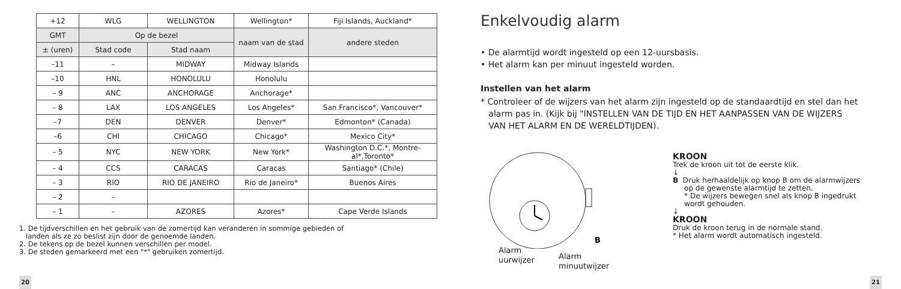| +12 | WLG | WELLINGTON | Wellington* | Fiji Islands, Auckland* |
| GMT | Op de bezel | | naam van de stad | andere steden |
| ± (uren) | Stad code | Stad naam | | |
| –11 | – | MIDWAY | Midway Islands | |
| –10 | HNL | HONOLULU | Honolulu | |
| – 9 | ANC | ANCHORAGE | Anchorage* | |
| – 8 | LAX | LOS ANGELES | Los Angeles* | San Francisco*, Vancouver* |
| –7 | DEN | DENVER | Denver* | Edmonton* (Canada) |
| –6 | CHI | CHICAGO | Chicago* | Mexico City* |
| – 5 | NYC | NEW YORK | New York* | Washington D.C.*, Montre- al*,Toronto* |
| – 4 | CCS | CARACAS | Caracas | Santiago* (Chile) |
| – 3 | RIO | RIO DE JANEIRO | Rio de Janeiro* | Buenos Aires |
| – 2 | – | | | |
| – 1 | – | AZORES | Azores* | Cape Verde Islands |
1. De tijdverschillen en het gebruik van de zomertijd kan veranderen in sommige gebieden of
landen als ze zo beslist zijn door de genoemde landen.
2. De tekens op de bezel kunnen verschillen per model.
3. De steden gemarkeerd met een "*" gebruiken zomertijd.
20
Enkelvoudig alarm
• De alarmtijd wordt ingesteld op een 12-uursbasis.
• Het alarm kan per minuut ingesteld worden.
Instellen van het alarm
* Controleer of de wijzers van het alarm zijn ingesteld op de standaardtijd en stel dan het
alarm pas in. (Kijk bij "INSTELLEN VAN DE TIJD EN HET AANPASSEN VAN DE WIJZERS
VAN HET ALARM EN DE WERELDTIJDEN).
B
Alarm
uurwijzer
Alarm
minuutwijzer
KROON
Trek de kroon uit tot de eerste klik.
↓
B Druk herhaaldelijk op knop B om de alarmwijzers
op de gewenste alarmtijd te zetten.
* De wijzers bewegen snel als knop B ingedrukt
wordt gehouden.
↓
KROON
Druk de kroon terug in de normale stand.
* Het alarm wordt automatisch ingesteld.
21